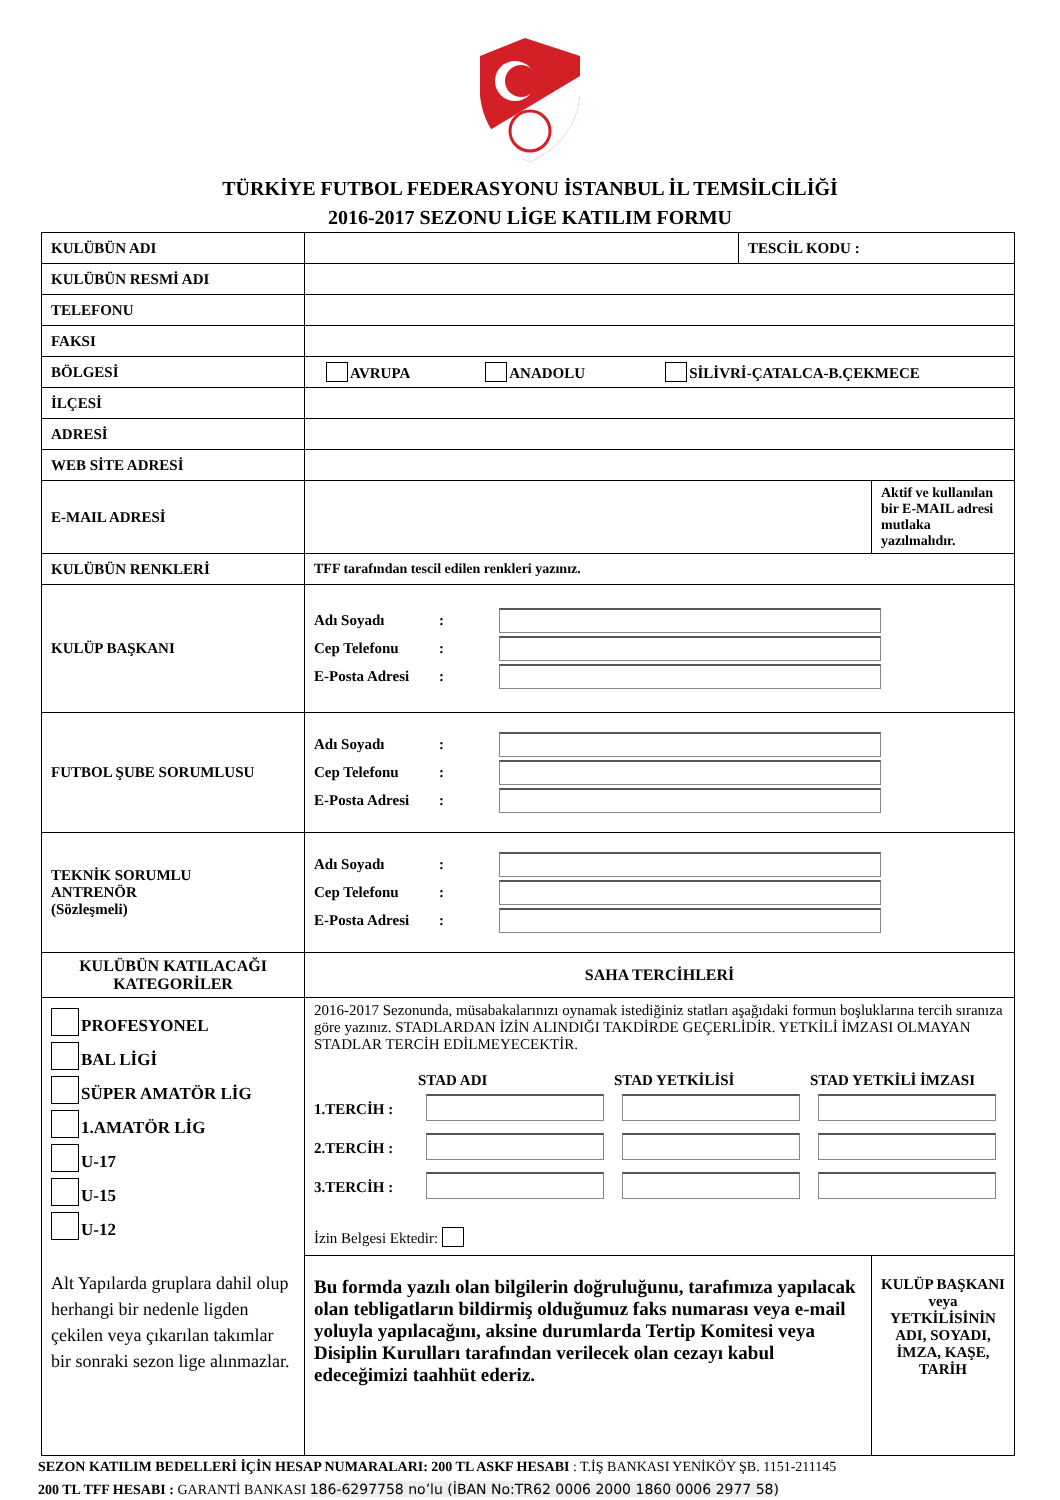TÜRKİYE FUTBOL FEDERASYONU İSTANBUL İL TEMSİLCİLİĞİ
2016-2017 SEZONU LİGE KATILIM FORMU
| KULÜBÜN ADI | | TESCİL KODU : | |
| KULÜBÜN RESMİ ADI | | | |
| TELEFONU | | | |
| FAKSI | | | |
| BÖLGESİ | AVRUPA ANADOLU SİLİVRİ-ÇATALCA-B.ÇEKMECE | | |
| İLÇESİ | | | |
| ADRESİ | | | |
| WEB SİTE ADRESİ | | | |
| E-MAIL ADRESİ | | | Aktif ve kullanılan bir E-MAIL adresi mutlaka yazılmalıdır. |
| KULÜBÜN RENKLERİ | TFF tarafından tescil edilen renkleri yazınız. | | |
| KULÜP BAŞKANI | Adı Soyadı : Cep Telefonu : E-Posta Adresi : | | |
| FUTBOL ŞUBE SORUMLUSU | Adı Soyadı : Cep Telefonu : E-Posta Adresi : | | |
| TEKNİK SORUMLU ANTRENÖR (Sözleşmeli) | Adı Soyadı : Cep Telefonu : E-Posta Adresi : | | |
| KULÜBÜN KATILACAĞI KATEGORİLER | SAHA TERCİHLERİ | | |
| PROFESYONEL BAL LİGİ SÜPER AMATÖR LİG 1.AMATÖR LİG U-17 U-15 U-12 Alt Yapılarda gruplara dahil olup herhangi bir nedenle ligden çekilen veya çıkarılan takımlar bir sonraki sezon lige alınmazlar. | 2016-2017 Sezonunda, müsabakalarınızı oynamak istediğiniz statları aşağıdaki formun boşluklarına tercih sıranıza göre yazınız. STADLARDAN İZİN ALINDIĞI TAKDİRDE GEÇERLİDİR. YETKİLİ İMZASI OLMAYAN STADLAR TERCİH EDİLMEYECEKTİR. / / STAD ADI / STAD YETKİLİSİ / STAD YETKİLİ İMZASI / / --- / --- / --- / --- / / 1.TERCİH : / / / / / 2.TERCİH : / / / / / 3.TERCİH : / / / / İzin Belgesi Ektedir: | | |
| | Bu formda yazılı olan bilgilerin doğruluğunu, tarafımıza yapılacak olan tebligatların bildirmiş olduğumuz faks numarası veya e-mail yoluyla yapılacağını, aksine durumlarda Tertip Komitesi veya Disiplin Kurulları tarafından verilecek olan cezayı kabul edeceğimizi taahhüt ederiz. | | KULÜP BAŞKANI veya YETKİLİSİNİN ADI, SOYADI, İMZA, KAŞE, TARİH |
SEZON KATILIM BEDELLERİ İÇİN HESAP NUMARALARI: 200 TL ASKF HESABI : T.İŞ BANKASI YENİKÖY ŞB. 1151-211145
200 TL TFF HESABI : GARANTİ BANKASI 186-6297758 no’lu (İBAN No:TR62 0006 2000 1860 0006 2977 58)